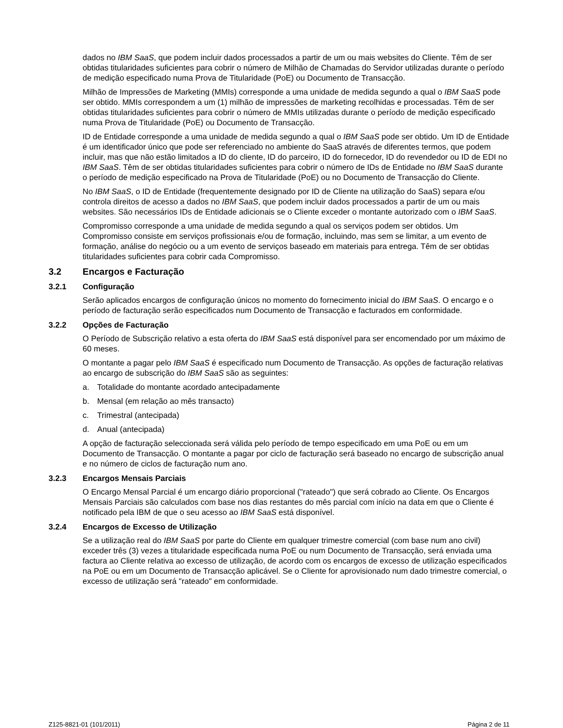dados no IBM SaaS, que podem incluir dados processados a partir de um ou mais websites do Cliente. Têm de ser obtidas titularidades suficientes para cobrir o número de Milhão de Chamadas do Servidor utilizadas durante o período de medição especificado numa Prova de Titularidade (PoE) ou Documento de Transacção.
Milhão de Impressões de Marketing (MMIs) corresponde a uma unidade de medida segundo a qual o IBM SaaS pode ser obtido. MMIs correspondem a um (1) milhão de impressões de marketing recolhidas e processadas. Têm de ser obtidas titularidades suficientes para cobrir o número de MMIs utilizadas durante o período de medição especificado numa Prova de Titularidade (PoE) ou Documento de Transacção.
ID de Entidade corresponde a uma unidade de medida segundo a qual o IBM SaaS pode ser obtido. Um ID de Entidade é um identificador único que pode ser referenciado no ambiente do SaaS através de diferentes termos, que podem incluir, mas que não estão limitados a ID do cliente, ID do parceiro, ID do fornecedor, ID do revendedor ou ID de EDI no IBM SaaS. Têm de ser obtidas titularidades suficientes para cobrir o número de IDs de Entidade no IBM SaaS durante o período de medição especificado na Prova de Titularidade (PoE) ou no Documento de Transacção do Cliente.
No IBM SaaS, o ID de Entidade (frequentemente designado por ID de Cliente na utilização do SaaS) separa e/ou controla direitos de acesso a dados no IBM SaaS, que podem incluir dados processados a partir de um ou mais websites. São necessários IDs de Entidade adicionais se o Cliente exceder o montante autorizado com o IBM SaaS.
Compromisso corresponde a uma unidade de medida segundo a qual os serviços podem ser obtidos. Um Compromisso consiste em serviços profissionais e/ou de formação, incluindo, mas sem se limitar, a um evento de formação, análise do negócio ou a um evento de serviços baseado em materiais para entrega. Têm de ser obtidas titularidades suficientes para cobrir cada Compromisso.
3.2 Encargos e Facturação
3.2.1 Configuração
Serão aplicados encargos de configuração únicos no momento do fornecimento inicial do IBM SaaS. O encargo e o período de facturação serão especificados num Documento de Transacção e facturados em conformidade.
3.2.2 Opções de Facturação
O Período de Subscrição relativo a esta oferta do IBM SaaS está disponível para ser encomendado por um máximo de 60 meses.
O montante a pagar pelo IBM SaaS é especificado num Documento de Transacção. As opções de facturação relativas ao encargo de subscrição do IBM SaaS são as seguintes:
a. Totalidade do montante acordado antecipadamente
b. Mensal (em relação ao mês transacto)
c. Trimestral (antecipada)
d. Anual (antecipada)
A opção de facturação seleccionada será válida pelo período de tempo especificado em uma PoE ou em um Documento de Transacção. O montante a pagar por ciclo de facturação será baseado no encargo de subscrição anual e no número de ciclos de facturação num ano.
3.2.3 Encargos Mensais Parciais
O Encargo Mensal Parcial é um encargo diário proporcional ("rateado") que será cobrado ao Cliente. Os Encargos Mensais Parciais são calculados com base nos dias restantes do mês parcial com início na data em que o Cliente é notificado pela IBM de que o seu acesso ao IBM SaaS está disponível.
3.2.4 Encargos de Excesso de Utilização
Se a utilização real do IBM SaaS por parte do Cliente em qualquer trimestre comercial (com base num ano civil) exceder três (3) vezes a titularidade especificada numa PoE ou num Documento de Transacção, será enviada uma factura ao Cliente relativa ao excesso de utilização, de acordo com os encargos de excesso de utilização especificados na PoE ou em um Documento de Transacção aplicável. Se o Cliente for aprovisionado num dado trimestre comercial, o excesso de utilização será "rateado" em conformidade.
Z125-8821-01 (101/2011) Página 2 de 11